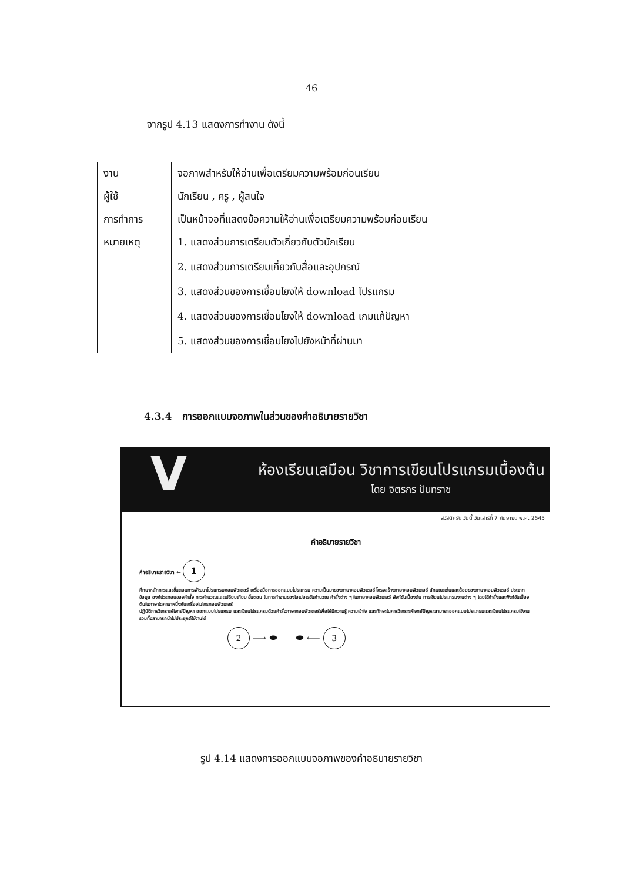46
จากรูป 4.13 แสดงการทำงาน ดังนี้
| งาน | จอภาพสำหรับให้อ่านเพื่อเตรียมความพร้อมก่อนเรียน |
| ผู้ใช้ | นักเรียน , ครู , ผู้สนใจ |
| การทำการ | เป็นหน้าจอที่แสดงข้อความให้อ่านเพื่อเตรียมความพร้อมก่อนเรียน |
| หมายเหตุ | 1. แสดงส่วนการเตรียมตัวเกี่ยวกับตัวนักเรียน 2. แสดงส่วนการเตรียมเกี่ยวกับสื่อและอุปกรณ์ 3. แสดงส่วนของการเชื่อมโยงให้ download โปรแกรม 4. แสดงส่วนของการเชื่อมโยงให้ download เกมแก้ปัญหา 5. แสดงส่วนของการเชื่อมโยงไปยังหน้าที่ผ่านมา |
4.3.4 การออกแบบจอภาพในส่วนของคำอธิบายรายวิชา
V
ห้องเรียนเสมือน วิชาการเขียนโปรแกรมเบื้องต้น
โดย จิตรกร ปันทราช
สวัสดีครับ วันนี้ วันเสาร์ที่ 7 กันยายน พ.ศ. 2545
คำอธิบายรายวิชา
คำอธิบายรายวิชา ← 1
ศึกษาหลักการและขั้นตอนการพัฒนาโปรแกรมคอมพิวเตอร์ เครื่องมือการออกแบบโปรแกรม ความเป็นมาของภาษาคอมพิวเตอร์ โครงสร้างภาษาคอมพิวเตอร์ ลักษณะเด่นและด้อยของภาษาคอมพิวเตอร์ ประเภทข้อมูล องค์ประกอบของคำสั่ง การคำนวณและเปรียบเทียบ ขั้นตอน ในการทำงานของโอเปอเรชันคำนวณ คำสั่งต่าง ๆ ในภาษาคอมพิวเตอร์ ฟังก์ชันเบื้องต้น การเขียนโปรแกรมงานต่าง ๆ โดยใช้คำสั่งและฟังก์ชันเบื้องต้นในภาษาใดภาษาหนึ่งกับเครื่องไมโครคอมพิวเตอร์
ปฏิบัติการวิเคราะห์โจทย์ปัญหา ออกแบบโปรแกรม และเขียนโปรแกรมด้วยคำสั่งภาษาคอมพิวเตอร์เพื่อให้มีความรู้ ความเข้าใจ และทักษะในการวิเคราะห์โจทย์ปัญหาสามารถออกแบบโปรแกรมและเขียนโปรแกรมใช้งาน รวมทั้งสามารถนำไปประยุกต์ใช้งานได้
2 ⟶ ⬬ ⬬ ⟵ 3
รูป 4.14 แสดงการออกแบบจอภาพของคำอธิบายรายวิชา